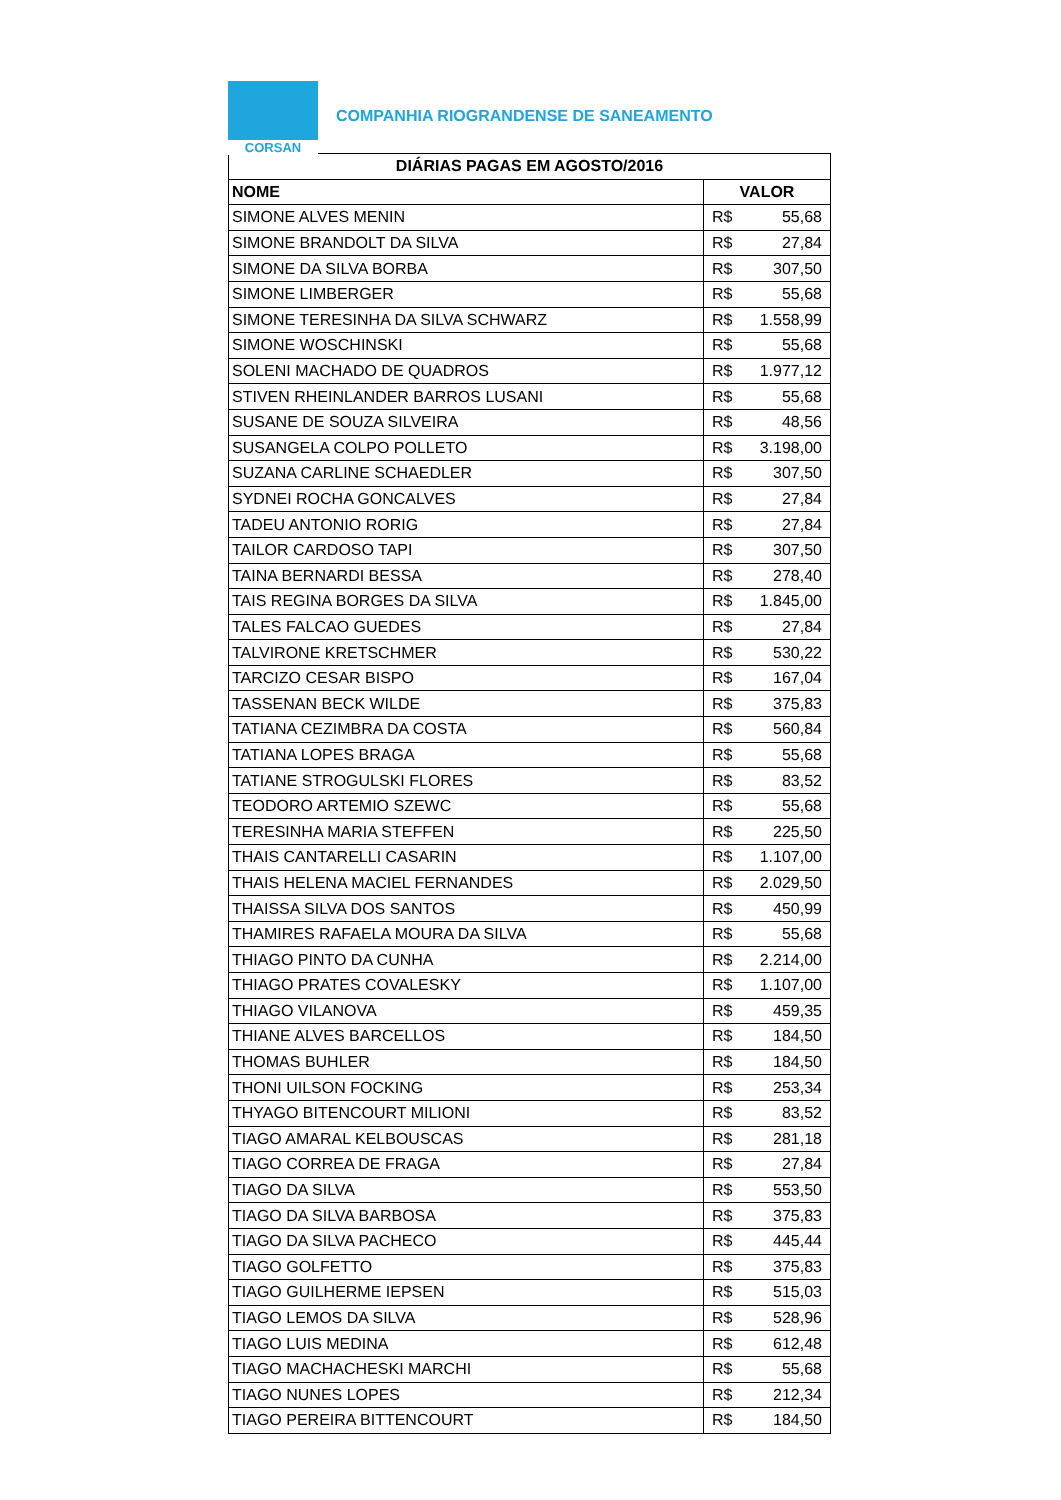CORSAN
COMPANHIA RIOGRANDENSE DE SANEAMENTO
| DIÁRIAS PAGAS EM AGOSTO/2016 | |
| --- | --- |
| NOME | VALOR |
| SIMONE ALVES MENIN | R$ 55,68 |
| SIMONE BRANDOLT DA SILVA | R$ 27,84 |
| SIMONE DA SILVA BORBA | R$ 307,50 |
| SIMONE LIMBERGER | R$ 55,68 |
| SIMONE TERESINHA DA SILVA SCHWARZ | R$ 1.558,99 |
| SIMONE WOSCHINSKI | R$ 55,68 |
| SOLENI MACHADO DE QUADROS | R$ 1.977,12 |
| STIVEN RHEINLANDER BARROS LUSANI | R$ 55,68 |
| SUSANE DE SOUZA SILVEIRA | R$ 48,56 |
| SUSANGELA COLPO POLLETO | R$ 3.198,00 |
| SUZANA CARLINE SCHAEDLER | R$ 307,50 |
| SYDNEI ROCHA GONCALVES | R$ 27,84 |
| TADEU ANTONIO RORIG | R$ 27,84 |
| TAILOR CARDOSO TAPI | R$ 307,50 |
| TAINA BERNARDI BESSA | R$ 278,40 |
| TAIS REGINA BORGES DA SILVA | R$ 1.845,00 |
| TALES FALCAO GUEDES | R$ 27,84 |
| TALVIRONE KRETSCHMER | R$ 530,22 |
| TARCIZO CESAR BISPO | R$ 167,04 |
| TASSENAN BECK WILDE | R$ 375,83 |
| TATIANA CEZIMBRA DA COSTA | R$ 560,84 |
| TATIANA LOPES BRAGA | R$ 55,68 |
| TATIANE STROGULSKI FLORES | R$ 83,52 |
| TEODORO ARTEMIO SZEWC | R$ 55,68 |
| TERESINHA MARIA STEFFEN | R$ 225,50 |
| THAIS CANTARELLI CASARIN | R$ 1.107,00 |
| THAIS HELENA MACIEL FERNANDES | R$ 2.029,50 |
| THAISSA SILVA DOS SANTOS | R$ 450,99 |
| THAMIRES RAFAELA MOURA DA SILVA | R$ 55,68 |
| THIAGO PINTO DA CUNHA | R$ 2.214,00 |
| THIAGO PRATES COVALESKY | R$ 1.107,00 |
| THIAGO VILANOVA | R$ 459,35 |
| THIANE ALVES BARCELLOS | R$ 184,50 |
| THOMAS BUHLER | R$ 184,50 |
| THONI UILSON FOCKING | R$ 253,34 |
| THYAGO BITENCOURT MILIONI | R$ 83,52 |
| TIAGO AMARAL KELBOUSCAS | R$ 281,18 |
| TIAGO CORREA DE FRAGA | R$ 27,84 |
| TIAGO DA SILVA | R$ 553,50 |
| TIAGO DA SILVA BARBOSA | R$ 375,83 |
| TIAGO DA SILVA PACHECO | R$ 445,44 |
| TIAGO GOLFETTO | R$ 375,83 |
| TIAGO GUILHERME IEPSEN | R$ 515,03 |
| TIAGO LEMOS DA SILVA | R$ 528,96 |
| TIAGO LUIS MEDINA | R$ 612,48 |
| TIAGO MACHACHESKI MARCHI | R$ 55,68 |
| TIAGO NUNES LOPES | R$ 212,34 |
| TIAGO PEREIRA BITTENCOURT | R$ 184,50 |